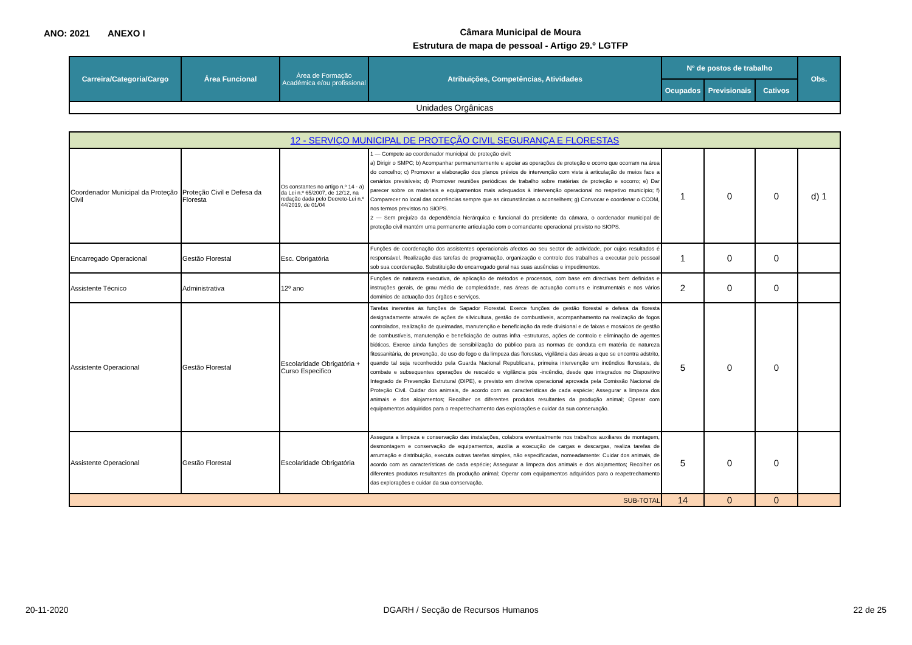ANO: 2021 ANEXO I
Câmara Municipal de Moura
Estrutura de mapa de pessoal - Artigo 29.º LGTFP
| Carreira/Categoria/Cargo | Área Funcional | Área de Formação Académica e/ou profissional | Atribuições, Competências, Atividades | Nº de postos de trabalho | | | Obs. |
| --- | --- | --- | --- | --- | --- | --- | --- |
| | | | | Ocupados | Previsionais | Cativos | |
| Unidades Orgânicas | | | | | | | |
| 12 - SERVIÇO MUNICIPAL DE PROTEÇÃO CIVIL SEGURANÇA E FLORESTAS | | | | | | | |
| Coordenador Municipal da Proteção Civil | Proteção Civil e Defesa da Floresta | Os constantes no artigo n.º 14 - a) da Lei n.º 65/2007, de 12/12, na redação dada pelo Decreto-Lei n.º 44/2019, de 01/04 | 1 — Compete ao coordenador municipal de proteção civil: a) Dirigir o SMPC; b) Acompanhar permanentemente e apoiar as operações de proteção e ocorro que ocorram na área do concelho; c) Promover a elaboração dos planos prévios de intervenção com vista à articulação de meios face a cenários previsíveis; d) Promover reuniões periódicas de trabalho sobre matérias de proteção e socorro; e) Dar parecer sobre os materiais e equipamentos mais adequados à intervenção operacional no respetivo município; f) Comparecer no local das ocorrências sempre que as circunstâncias o aconselhem; g) Convocar e coordenar o CCOM, nos termos previstos no SIOPS. 2 — Sem prejuízo da dependência hierárquica e funcional do presidente da câmara, o oordenador municipal de proteção civil mantém uma permanente articulação com o comandante operacional previsto no SIOPS. | 1 | 0 | 0 | d) 1 |
| Encarregado Operacional | Gestão Florestal | Esc. Obrigatória | Funções de coordenação dos assistentes operacionais afectos ao seu sector de actividade, por cujos resultados é responsável. Realização das tarefas de programação, organização e controlo dos trabalhos a executar pelo pessoal sob sua coordenação. Substituição do encarregado geral nas suas ausências e impedimentos. | 1 | 0 | 0 | |
| Assistente Técnico | Administrativa | 12º ano | Funções de natureza executiva, de aplicação de métodos e processos, com base em directivas bem definidas e instruções gerais, de grau médio de complexidade, nas áreas de actuação comuns e instrumentais e nos vários domínios de actuação dos órgãos e serviços. | 2 | 0 | 0 | |
| Assistente Operacional | Gestão Florestal | Escolaridade Obrigatória + Curso Especifico | Tarefas inerentes às funções de Sapador Florestal. Exerce funções de gestão florestal e defesa da floresta designadamente através de ações de silvicultura, gestão de combustíveis, acompanhamento na realização de fogos controlados, realização de queimadas, manutenção e beneficiação da rede divisional e de faixas e mosaicos de gestão de combustíveis, manutenção e beneficiação de outras infra -estruturas, ações de controlo e eliminação de agentes bióticos. Exerce ainda funções de sensibilização do público para as normas de conduta em matéria de natureza fitossanitária, de prevenção, do uso do fogo e da limpeza das florestas, vigilância das áreas a que se encontra adstrito, quando tal seja reconhecido pela Guarda Nacional Republicana, primeira intervenção em incêndios florestais, de combate e subsequentes operações de rescaldo e vigilância pós -incêndio, desde que integrados no Dispositivo Integrado de Prevenção Estrutural (DIPE), e previsto em diretiva operacional aprovada pela Comissão Nacional de Proteção Civil. Cuidar dos animais, de acordo com as características de cada espécie; Assegurar a limpeza dos animais e dos alojamentos; Recolher os diferentes produtos resultantes da produção animal; Operar com equipamentos adquiridos para o reapetrechamento das explorações e cuidar da sua conservação. | 5 | 0 | 0 | |
| Assistente Operacional | Gestão Florestal | Escolaridade Obrigatória | Assegura a limpeza e conservação das instalações, colabora eventualmente nos trabalhos auxiliares de montagem, desmontagem e conservação de equipamentos, auxilia a execução de cargas e descargas, realiza tarefas de arrumação e distribuição, executa outras tarefas simples, não especificadas, nomeadamente: Cuidar dos animais, de acordo com as características de cada espécie; Assegurar a limpeza dos animais e dos alojamentos; Recolher os diferentes produtos resultantes da produção animal; Operar com equipamentos adquiridos para o reapetrechamento das explorações e cuidar da sua conservação. | 5 | 0 | 0 | |
| SUB-TOTAL | | | | 14 | 0 | 0 | |
20-11-2020 DGARH / Secção de Recursos Humanos 22 de 25